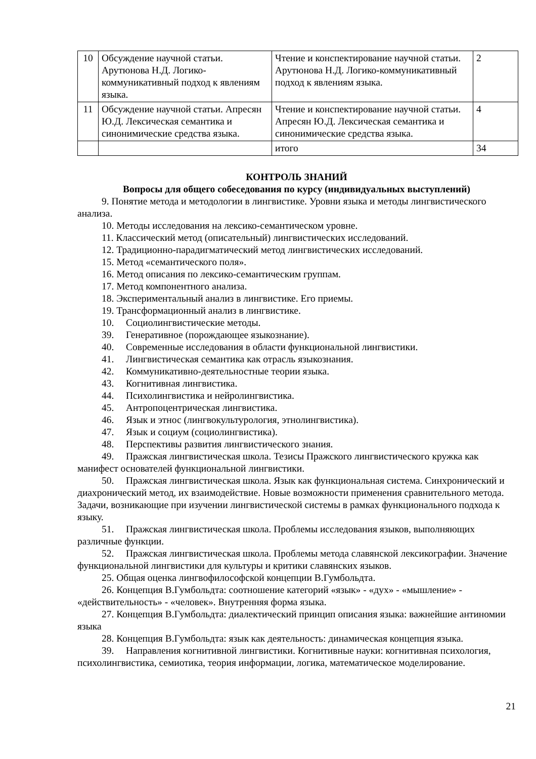| 10 | Обсуждение научной статьи. Арутюнова Н.Д. Логико-коммуникативный подход к явлениям языка. | Чтение и конспектирование научной статьи. Арутюнова Н.Д. Логико-коммуникативный подход к явлениям языка. | 2 |
| 11 | Обсуждение научной статьи. Апресян Ю.Д. Лексическая семантика и синонимические средства языка. | Чтение и конспектирование научной статьи. Апресян Ю.Д. Лексическая семантика и синонимические средства языка. | 4 |
| | | итого | 34 |
КОНТРОЛЬ ЗНАНИЙ
Вопросы для общего собеседования по курсу (индивидуальных выступлений)
9. Понятие метода и методологии в лингвистике. Уровни языка и методы лингвистического анализа.
10. Методы исследования на лексико-семантическом уровне.
11. Классический метод (описательный) лингвистических исследований.
12. Традиционно-парадигматический метод лингвистических исследований.
15. Метод «семантического поля».
16. Метод описания по лексико-семантическим группам.
17. Метод компонентного анализа.
18. Экспериментальный анализ в лингвистике. Его приемы.
19. Трансформационный анализ в лингвистике.
10. Социолингвистические методы.
39. Генеративное (порождающее языкознание).
40. Современные исследования в области функциональной лингвистики.
41. Лингвистическая семантика как отрасль языкознания.
42. Коммуникативно-деятельностные теории языка.
43. Когнитивная лингвистика.
44. Психолингвистика и нейролингвистика.
45. Антропоцентрическая лингвистика.
46. Язык и этнос (лингвокультурология, этнолингвистика).
47. Язык и социум (социолингвистика).
48. Перспективы развития лингвистического знания.
49. Пражская лингвистическая школа. Тезисы Пражского лингвистического кружка как манифест основателей функциональной лингвистики.
50. Пражская лингвистическая школа. Язык как функциональная система. Синхронический и диахронический метод, их взаимодействие. Новые возможности применения сравнительного метода. Задачи, возникающие при изучении лингвистической системы в рамках функционального подхода к языку.
51. Пражская лингвистическая школа. Проблемы исследования языков, выполняющих различные функции.
52. Пражская лингвистическая школа. Проблемы метода славянской лексикографии. Значение функциональной лингвистики для культуры и критики славянских языков.
25. Общая оценка лингвофилософской концепции В.Гумбольдта.
26. Концепция В.Гумбольдта: соотношение категорий «язык» - «дух» - «мышление» - «действительность» - «человек». Внутренняя форма языка.
27. Концепция В.Гумбольдта: диалектический принцип описания языка: важнейшие антиномии языка
28. Концепция В.Гумбольдта: язык как деятельность: динамическая концепция языка.
39. Направления когнитивной лингвистики. Когнитивные науки: когнитивная психология, психолингвистика, семиотика, теория информации, логика, математическое моделирование.
21